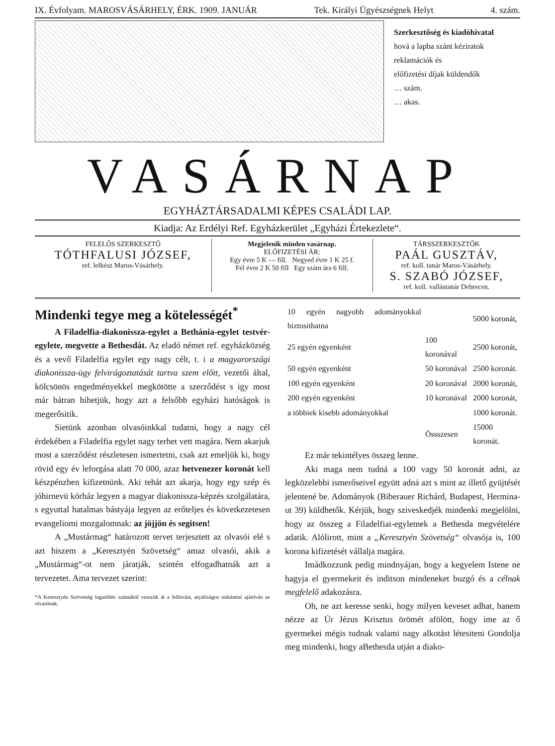IX. Évfolyam. MAROSVÁSÁRHELY, ÉRK. 1909. JANUÁR Tek. Királyi Ügyészségnek Helyt 4. szám.
Szerkesztőség és kiadóhivatal
hová a lapba szánt kéziratok
reklamációk és
előfizetési díjak küldendők
… szám.
… akas.
VASÁRNAP
EGYHÁZTÁRSADALMI KÉPES CSALÁDI LAP.
Kiadja: Az Erdélyi Ref. Egyházkerület „Egyházi Értekezlete“.
| FELELŐS SZERKESZTŐ TÓTHFALUSI JÓZSEF, ref. lelkész Maros-Vásárhely. | Megjelenik minden vasárnap. ELŐFIZETÉSI ÁR: Egy évre 5 K — fill. Negyed évre 1 K 25 f. Fél évre 2 K 50 fill Egy szám ára 6 fill. | TÁRSSZERKESZTŐK PAÁL GUSZTÁV, ref. koll. tanár Maros-Vásárhely. S. SZABÓ JÓZSEF, ref. koll. vallástanár Debrecen. |
Mindenki tegye meg a kötelességét<sup>*</sup>
A Filadelfia-diakonissza-egylet a Bethánia-egylet testvér-egylete, megvette a Bethesdát. Az eladó német ref. egyházközség és a vevő Filadelfia egylet egy nagy célt, t. i a magyarországi diakonissza-ügy felvirágoztatását tartva szem előtt, vezetői által, kölcsönös engedményekkel megkötötte a szerződést s igy most már bátran hihetjük, hogy azt a felsőbb egyházi hatóságok is megerősitik.
Sietünk azonban olvasóinkkal tudatni, hogy a nagy cél érdekében a Filadelfia egylet nagy terhet vett magára. Nem akarjuk most a szerződést részletesen ismertetni, csak azt emeljük ki, hogy rövid egy év leforgása alatt 70 000, azaz hetvenezer koronát kell készpénzben kifizetnünk. Aki tehát azt akarja, hogy egy szép és jóhirnevü kórház legyen a magyar diakonissza-képzés szolgálatára, s egyuttal hatalmas bástyája legyen az erőteljes és következetesen evangeliomi mozgalomnak: az jöjjön és segitsen!
A „Mustármag“ határozott tervet terjesztett az olvasói elé s azt hiszem a „Keresztyén Szövetség“ amaz olvasói, akik a „Mustármag“-ot nem járatják, szintén elfogadhatnák azt a tervezetet. Ama tervezet szerint:
*A Keresztyén Szövetség legutóbbi számából vesszük át a felhivást, atyafiságos indulattal ajánlván az olvasónak.
| 10 egyén nagyobb adományokkal biztosithatna | | 5000 koronát, |
| 25 egyén egyenként | 100 koronával | 2500 koronát, |
| 50 egyén egyenként | 50 koronával | 2500 koronát. |
| 100 egyén egyenként | 20 koronával | 2000 koronát, |
| 200 egyén egyenként | 10 koronával | 2000 koronát, |
| a többiek kisebb adományokkal | | 1000 koronát. |
| | Össszesen | 15000 koronát. |
Ez már tekintélyes összeg lenne.
Aki maga nem tudná a 100 vagy 50 koronát adni, az legközelebbi ismerőseivel együtt adná azt s mint az illető gyüjtését jelentené be. Adományok (Biberauer Richárd, Budapest, Hermina-ut 39) küldhetők. Kérjük, hogy sziveskedjék mindenki megjelölni, hogy az összeg a Filadelfiai-egyletnek a Bethesda megvételére adatik. Alólirott, mint a „Keresztyén Szövetség“ olvasója is, 100 korona kifizetését vállalja magára.
Imádkozzunk pedig mindnyájan, hogy a kegyelem Istene ne hagyja el gyermekeit és inditson mindeneket buzgó és a célnak megfelelő adakozásra.
Oh, ne azt keresse senki, hogy milyen keveset adhat, hanem nézze az Úr Jézus Krisztus örömét afölött, hogy ime az ő gyermekei mégis tudnak valami nagy alkotást létesiteni Gondolja meg mindenki, hogy aBethesda utján a diako-